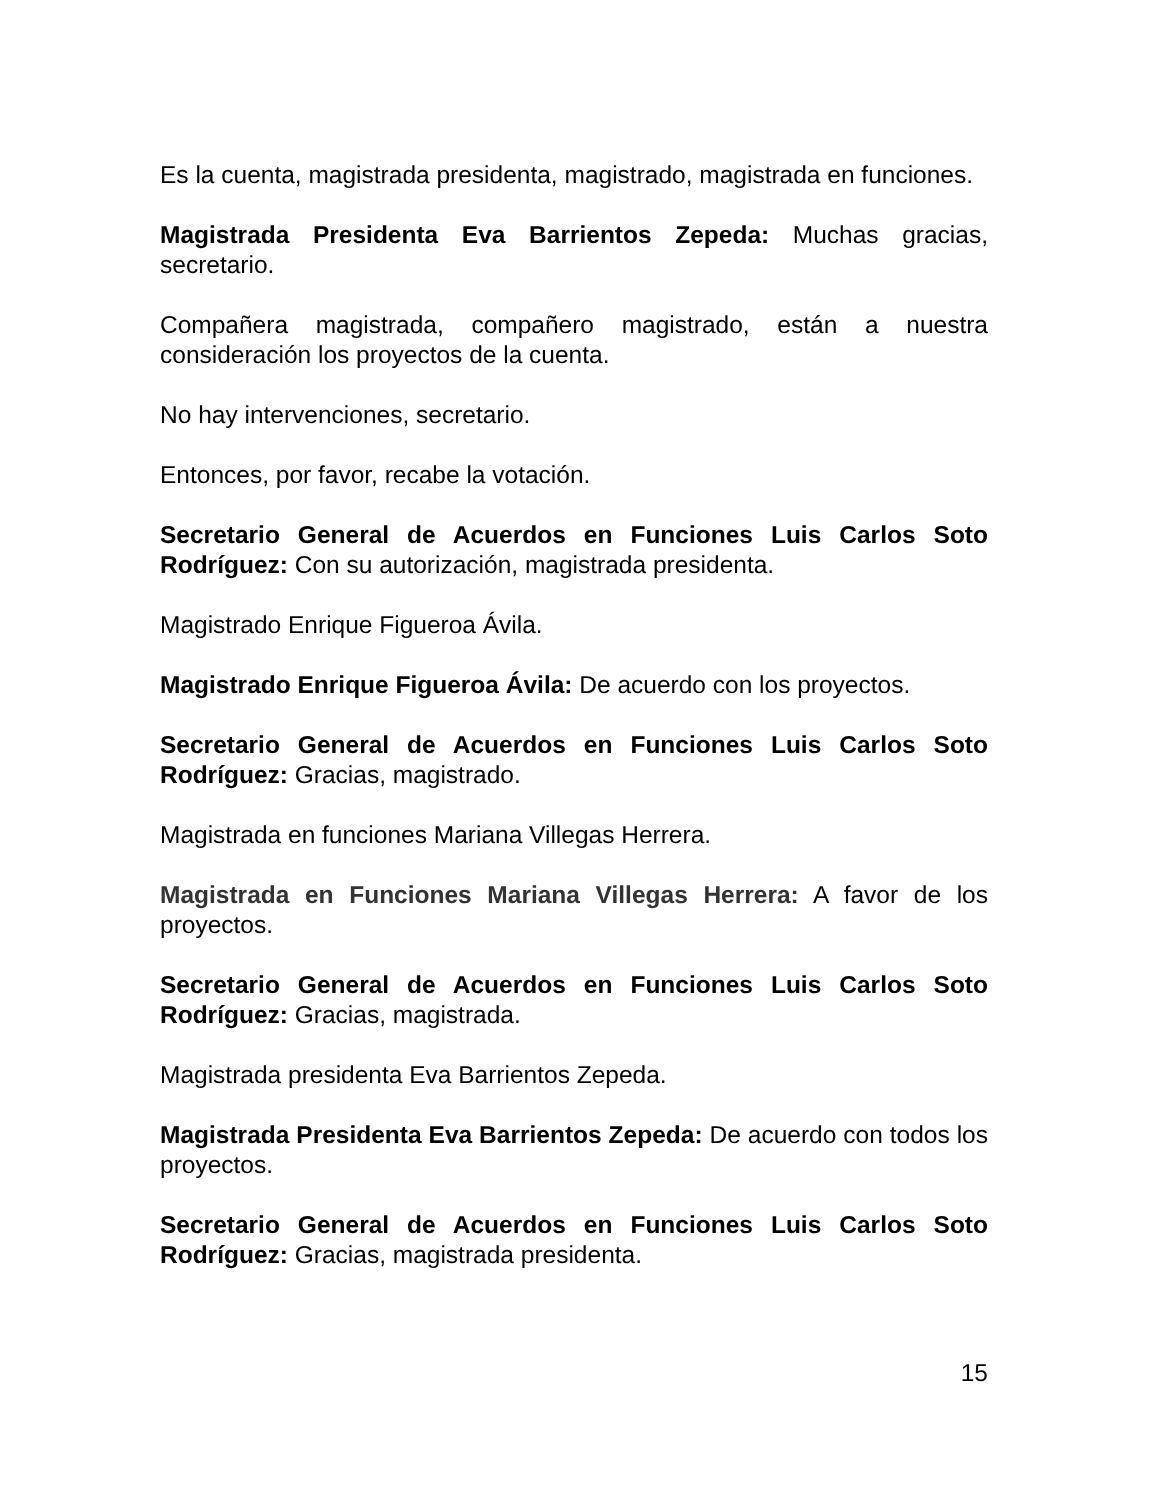Es la cuenta, magistrada presidenta, magistrado, magistrada en funciones.
Magistrada Presidenta Eva Barrientos Zepeda: Muchas gracias, secretario.
Compañera magistrada, compañero magistrado, están a nuestra consideración los proyectos de la cuenta.
No hay intervenciones, secretario.
Entonces, por favor, recabe la votación.
Secretario General de Acuerdos en Funciones Luis Carlos Soto Rodríguez: Con su autorización, magistrada presidenta.
Magistrado Enrique Figueroa Ávila.
Magistrado Enrique Figueroa Ávila: De acuerdo con los proyectos.
Secretario General de Acuerdos en Funciones Luis Carlos Soto Rodríguez: Gracias, magistrado.
Magistrada en funciones Mariana Villegas Herrera.
Magistrada en Funciones Mariana Villegas Herrera: A favor de los proyectos.
Secretario General de Acuerdos en Funciones Luis Carlos Soto Rodríguez: Gracias, magistrada.
Magistrada presidenta Eva Barrientos Zepeda.
Magistrada Presidenta Eva Barrientos Zepeda: De acuerdo con todos los proyectos.
Secretario General de Acuerdos en Funciones Luis Carlos Soto Rodríguez: Gracias, magistrada presidenta.
15